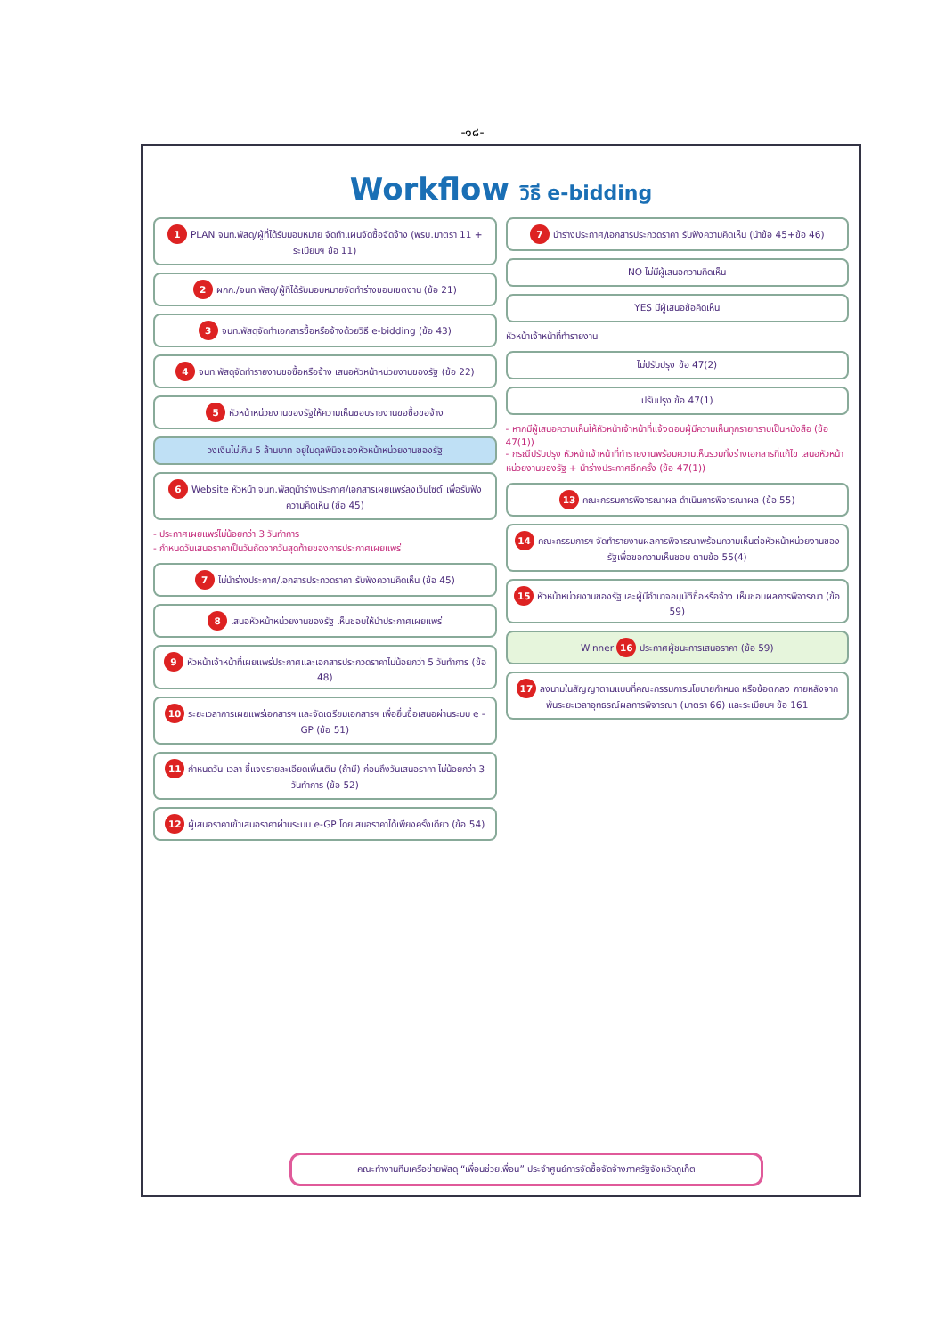-๑๘-
Workflow วิธี e-bidding
1 PLAN จนท.พัสดุ/ผู้ที่ได้รับมอบหมาย จัดทำแผนจัดซื้อจัดจ้าง (พรบ.มาตรา 11 + ระเบียบฯ ข้อ 11)
2 ผกก./จนท.พัสดุ/ผู้ที่ได้รับมอบหมายจัดทำร่างขอบเขตงาน (ข้อ 21)
3 จนท.พัสดุจัดทำเอกสารซื้อหรือจ้างด้วยวิธี e-bidding (ข้อ 43)
4 จนท.พัสดุจัดทำรายงานขอซื้อหรือจ้าง เสนอหัวหน้าหน่วยงานของรัฐ (ข้อ 22)
5 หัวหน้าหน่วยงานของรัฐให้ความเห็นชอบรายงานขอซื้อขอจ้าง
วงเงินไม่เกิน 5 ล้านบาท อยู่ในดุลพินิจของหัวหน้าหน่วยงานของรัฐ
6 Website หัวหน้า จนท.พัสดุนำร่างประกาศ/เอกสารเผยแพร่ลงเว็บไซต์ เพื่อรับฟังความคิดเห็น (ข้อ 45)
- ประกาศเผยแพร่ไม่น้อยกว่า 3 วันทำการ
- กำหนดวันเสนอราคาเป็นวันถัดจากวันสุดท้ายของการประกาศเผยแพร่
7 ไม่นำร่างประกาศ/เอกสารประกวดราคา รับฟังความคิดเห็น (ข้อ 45)
8 เสนอหัวหน้าหน่วยงานของรัฐ เห็นชอบให้นำประกาศเผยแพร่
9 หัวหน้าเจ้าหน้าที่เผยแพร่ประกาศและเอกสารประกวดราคาไม่น้อยกว่า 5 วันทำการ (ข้อ 48)
10 ระยะเวลาการเผยแพร่เอกสารฯ และจัดเตรียมเอกสารฯ เพื่อยื่นซื้อเสนอผ่านระบบ e - GP (ข้อ 51)
11 กำหนดวัน เวลา ชี้แจงรายละเอียดเพิ่มเติม (ถ้ามี) ก่อนถึงวันเสนอราคา ไม่น้อยกว่า 3 วันทำการ (ข้อ 52)
12 ผู้เสนอราคาเข้าเสนอราคาผ่านระบบ e-GP โดยเสนอราคาได้เพียงครั้งเดียว (ข้อ 54)
7 นำร่างประกาศ/เอกสารประกวดราคา รับฟังความคิดเห็น (นำข้อ 45+ข้อ 46)
NO ไม่มีผู้เสนอความคิดเห็น
YES มีผู้เสนอข้อคิดเห็น
หัวหน้าเจ้าหน้าที่ทำรายงาน
ไม่ปรับปรุง ข้อ 47(2)
ปรับปรุง ข้อ 47(1)
- หากมีผู้เสนอความเห็นให้หัวหน้าเจ้าหน้าที่แจ้งตอบผู้มีความเห็นทุกรายทราบเป็นหนังสือ (ข้อ 47(1))
- กรณีปรับปรุง หัวหน้าเจ้าหน้าที่ทำรายงานพร้อมความเห็นรวมทั้งร่างเอกสารที่แก้ไข เสนอหัวหน้าหน่วยงานของรัฐ + นำร่างประกาศอีกครั้ง (ข้อ 47(1))
13 คณะกรรมการพิจารณาผล ดำเนินการพิจารณาผล (ข้อ 55)
14 คณะกรรมการฯ จัดทำรายงานผลการพิจารณาพร้อมความเห็นต่อหัวหน้าหน่วยงานของรัฐเพื่อขอความเห็นชอบ ตามข้อ 55(4)
15 หัวหน้าหน่วยงานของรัฐและผู้มีอำนาจอนุมัติซื้อหรือจ้าง เห็นชอบผลการพิจารณา (ข้อ 59)
Winner 16 ประกาศผู้ชนะการเสนอราคา (ข้อ 59)
17 ลงนามในสัญญาตามแบบที่คณะกรรมการนโยบายกำหนด หรือข้อตกลง ภายหลังจากพ้นระยะเวลาอุทธรณ์ผลการพิจารณา (มาตรา 66) และระเบียบฯ ข้อ 161
คณะทำงานทีมเครือข่ายพัสดุ “เพื่อนช่วยเพื่อน” ประจำศูนย์การจัดซื้อจัดจ้างภาครัฐจังหวัดภูเก็ต